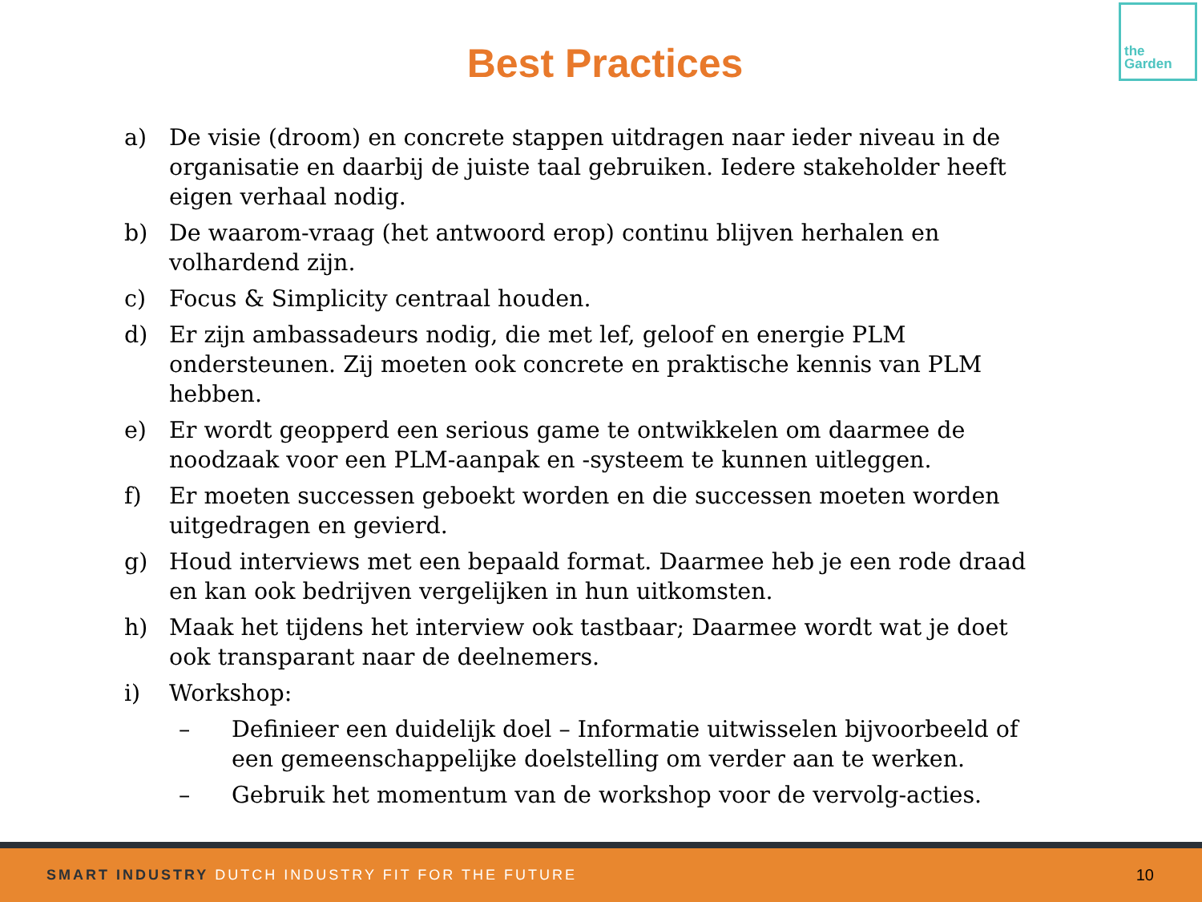the
Garden
Best Practices
a) De visie (droom) en concrete stappen uitdragen naar ieder niveau in de organisatie en daarbij de juiste taal gebruiken. Iedere stakeholder heeft eigen verhaal nodig.
b) De waarom-vraag (het antwoord erop) continu blijven herhalen en volhardend zijn.
c) Focus & Simplicity centraal houden.
d) Er zijn ambassadeurs nodig, die met lef, geloof en energie PLM ondersteunen. Zij moeten ook concrete en praktische kennis van PLM hebben.
e) Er wordt geopperd een serious game te ontwikkelen om daarmee de noodzaak voor een PLM-aanpak en -systeem te kunnen uitleggen.
f) Er moeten successen geboekt worden en die successen moeten worden uitgedragen en gevierd.
g) Houd interviews met een bepaald format. Daarmee heb je een rode draad en kan ook bedrijven vergelijken in hun uitkomsten.
h) Maak het tijdens het interview ook tastbaar; Daarmee wordt wat je doet ook transparant naar de deelnemers.
i) Workshop:
– Definieer een duidelijk doel – Informatie uitwisselen bijvoorbeeld of een gemeenschappelijke doelstelling om verder aan te werken.
– Gebruik het momentum van de workshop voor de vervolg-acties.
SMART INDUSTRY DUTCH INDUSTRY FIT FOR THE FUTURE 10